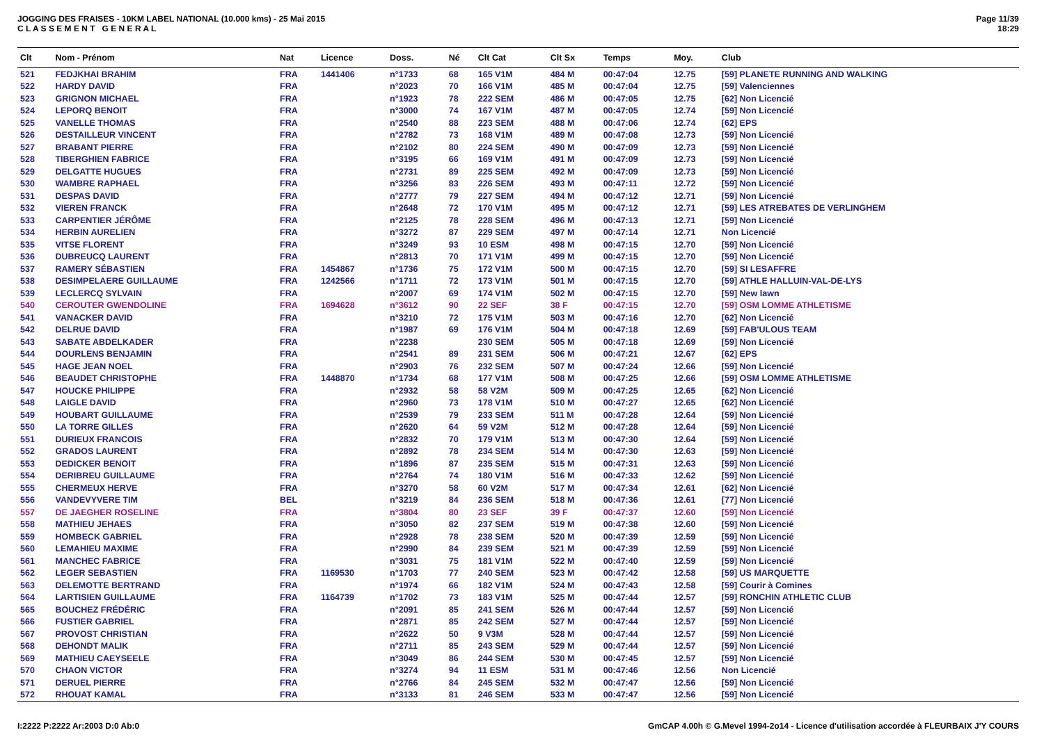JOGGING DES FRAISES - 10KM LABEL NATIONAL (10.000 kms) - 25 Mai 2015
C L A S S E M E N T G E N E R A L
Page 11/39
18:29
| Clt | Nom - Prénom | Nat | Licence | Doss. | Né | Clt Cat | Clt Sx | Temps | Moy. | Club |
| --- | --- | --- | --- | --- | --- | --- | --- | --- | --- | --- |
| 521 | FEDJKHAI BRAHIM | FRA | 1441406 | n°1733 | 68 | 165 V1M | 484 M | 00:47:04 | 12.75 | [59] PLANETE RUNNING AND WALKING |
| 522 | HARDY DAVID | FRA | | n°2023 | 70 | 166 V1M | 485 M | 00:47:04 | 12.75 | [59] Valenciennes |
| 523 | GRIGNON MICHAEL | FRA | | n°1923 | 78 | 222 SEM | 486 M | 00:47:05 | 12.75 | [62] Non Licencié |
| 524 | LEPORQ BENOIT | FRA | | n°3000 | 74 | 167 V1M | 487 M | 00:47:05 | 12.74 | [59] Non Licencié |
| 525 | VANELLE THOMAS | FRA | | n°2540 | 88 | 223 SEM | 488 M | 00:47:06 | 12.74 | [62] EPS |
| 526 | DESTAILLEUR VINCENT | FRA | | n°2782 | 73 | 168 V1M | 489 M | 00:47:08 | 12.73 | [59] Non Licencié |
| 527 | BRABANT PIERRE | FRA | | n°2102 | 80 | 224 SEM | 490 M | 00:47:09 | 12.73 | [59] Non Licencié |
| 528 | TIBERGHIEN FABRICE | FRA | | n°3195 | 66 | 169 V1M | 491 M | 00:47:09 | 12.73 | [59] Non Licencié |
| 529 | DELGATTE HUGUES | FRA | | n°2731 | 89 | 225 SEM | 492 M | 00:47:09 | 12.73 | [59] Non Licencié |
| 530 | WAMBRE RAPHAEL | FRA | | n°3256 | 83 | 226 SEM | 493 M | 00:47:11 | 12.72 | [59] Non Licencié |
| 531 | DESPAS DAVID | FRA | | n°2777 | 79 | 227 SEM | 494 M | 00:47:12 | 12.71 | [59] Non Licencié |
| 532 | VIEREN FRANCK | FRA | | n°2648 | 72 | 170 V1M | 495 M | 00:47:12 | 12.71 | [59] LES ATREBATES DE VERLINGHEM |
| 533 | CARPENTIER JÉRÔME | FRA | | n°2125 | 78 | 228 SEM | 496 M | 00:47:13 | 12.71 | [59] Non Licencié |
| 534 | HERBIN AURELIEN | FRA | | n°3272 | 87 | 229 SEM | 497 M | 00:47:14 | 12.71 | Non Licencié |
| 535 | VITSE FLORENT | FRA | | n°3249 | 93 | 10 ESM | 498 M | 00:47:15 | 12.70 | [59] Non Licencié |
| 536 | DUBREUCQ LAURENT | FRA | | n°2813 | 70 | 171 V1M | 499 M | 00:47:15 | 12.70 | [59] Non Licencié |
| 537 | RAMERY SÉBASTIEN | FRA | 1454867 | n°1736 | 75 | 172 V1M | 500 M | 00:47:15 | 12.70 | [59] SI LESAFFRE |
| 538 | DESIMPELAERE GUILLAUME | FRA | 1242566 | n°1711 | 72 | 173 V1M | 501 M | 00:47:15 | 12.70 | [59] ATHLE HALLUIN-VAL-DE-LYS |
| 539 | LECLERCQ SYLVAIN | FRA | | n°2007 | 69 | 174 V1M | 502 M | 00:47:15 | 12.70 | [59] New lawn |
| 540 | CEROUTER GWENDOLINE | FRA | 1694628 | n°3612 | 90 | 22 SEF | 38 F | 00:47:15 | 12.70 | [59] OSM LOMME ATHLETISME |
| 541 | VANACKER DAVID | FRA | | n°3210 | 72 | 175 V1M | 503 M | 00:47:16 | 12.70 | [62] Non Licencié |
| 542 | DELRUE DAVID | FRA | | n°1987 | 69 | 176 V1M | 504 M | 00:47:18 | 12.69 | [59] FAB'ULOUS TEAM |
| 543 | SABATE ABDELKADER | FRA | | n°2238 | | 230 SEM | 505 M | 00:47:18 | 12.69 | [59] Non Licencié |
| 544 | DOURLENS BENJAMIN | FRA | | n°2541 | 89 | 231 SEM | 506 M | 00:47:21 | 12.67 | [62] EPS |
| 545 | HAGE JEAN NOEL | FRA | | n°2903 | 76 | 232 SEM | 507 M | 00:47:24 | 12.66 | [59] Non Licencié |
| 546 | BEAUDET CHRISTOPHE | FRA | 1448870 | n°1734 | 68 | 177 V1M | 508 M | 00:47:25 | 12.66 | [59] OSM LOMME ATHLETISME |
| 547 | HOUCKE PHILIPPE | FRA | | n°2932 | 58 | 58 V2M | 509 M | 00:47:25 | 12.65 | [62] Non Licencié |
| 548 | LAIGLE DAVID | FRA | | n°2960 | 73 | 178 V1M | 510 M | 00:47:27 | 12.65 | [62] Non Licencié |
| 549 | HOUBART GUILLAUME | FRA | | n°2539 | 79 | 233 SEM | 511 M | 00:47:28 | 12.64 | [59] Non Licencié |
| 550 | LA TORRE GILLES | FRA | | n°2620 | 64 | 59 V2M | 512 M | 00:47:28 | 12.64 | [59] Non Licencié |
| 551 | DURIEUX FRANCOIS | FRA | | n°2832 | 70 | 179 V1M | 513 M | 00:47:30 | 12.64 | [59] Non Licencié |
| 552 | GRADOS LAURENT | FRA | | n°2892 | 78 | 234 SEM | 514 M | 00:47:30 | 12.63 | [59] Non Licencié |
| 553 | DEDICKER BENOIT | FRA | | n°1896 | 87 | 235 SEM | 515 M | 00:47:31 | 12.63 | [59] Non Licencié |
| 554 | DERIBREU GUILLAUME | FRA | | n°2764 | 74 | 180 V1M | 516 M | 00:47:33 | 12.62 | [59] Non Licencié |
| 555 | CHERMEUX HERVE | FRA | | n°3270 | 58 | 60 V2M | 517 M | 00:47:34 | 12.61 | [62] Non Licencié |
| 556 | VANDEVYVERE TIM | BEL | | n°3219 | 84 | 236 SEM | 518 M | 00:47:36 | 12.61 | [77] Non Licencié |
| 557 | DE JAEGHER ROSELINE | FRA | | n°3804 | 80 | 23 SEF | 39 F | 00:47:37 | 12.60 | [59] Non Licencié |
| 558 | MATHIEU JEHAES | FRA | | n°3050 | 82 | 237 SEM | 519 M | 00:47:38 | 12.60 | [59] Non Licencié |
| 559 | HOMBECK GABRIEL | FRA | | n°2928 | 78 | 238 SEM | 520 M | 00:47:39 | 12.59 | [59] Non Licencié |
| 560 | LEMAHIEU MAXIME | FRA | | n°2990 | 84 | 239 SEM | 521 M | 00:47:39 | 12.59 | [59] Non Licencié |
| 561 | MANCHEC FABRICE | FRA | | n°3031 | 75 | 181 V1M | 522 M | 00:47:40 | 12.59 | [59] Non Licencié |
| 562 | LEGER SEBASTIEN | FRA | 1169530 | n°1703 | 77 | 240 SEM | 523 M | 00:47:42 | 12.58 | [59] US MARQUETTE |
| 563 | DELEMOTTE BERTRAND | FRA | | n°1974 | 66 | 182 V1M | 524 M | 00:47:43 | 12.58 | [59] Courir à Comines |
| 564 | LARTISIEN GUILLAUME | FRA | 1164739 | n°1702 | 73 | 183 V1M | 525 M | 00:47:44 | 12.57 | [59] RONCHIN ATHLETIC CLUB |
| 565 | BOUCHEZ FRÉDÉRIC | FRA | | n°2091 | 85 | 241 SEM | 526 M | 00:47:44 | 12.57 | [59] Non Licencié |
| 566 | FUSTIER GABRIEL | FRA | | n°2871 | 85 | 242 SEM | 527 M | 00:47:44 | 12.57 | [59] Non Licencié |
| 567 | PROVOST CHRISTIAN | FRA | | n°2622 | 50 | 9 V3M | 528 M | 00:47:44 | 12.57 | [59] Non Licencié |
| 568 | DEHONDT MALIK | FRA | | n°2711 | 85 | 243 SEM | 529 M | 00:47:44 | 12.57 | [59] Non Licencié |
| 569 | MATHIEU CAEYSEELE | FRA | | n°3049 | 86 | 244 SEM | 530 M | 00:47:45 | 12.57 | [59] Non Licencié |
| 570 | CHAON VICTOR | FRA | | n°3274 | 94 | 11 ESM | 531 M | 00:47:46 | 12.56 | Non Licencié |
| 571 | DERUEL PIERRE | FRA | | n°2766 | 84 | 245 SEM | 532 M | 00:47:47 | 12.56 | [59] Non Licencié |
| 572 | RHOUAT KAMAL | FRA | | n°3133 | 81 | 246 SEM | 533 M | 00:47:47 | 12.56 | [59] Non Licencié |
I:2222 P:2222 Ar:2003 D:0 Ab:0 GmCAP 4.00h © G.Mevel 1994-2o14 - Licence d'utilisation accordée à FLEURBAIX J'Y COURS